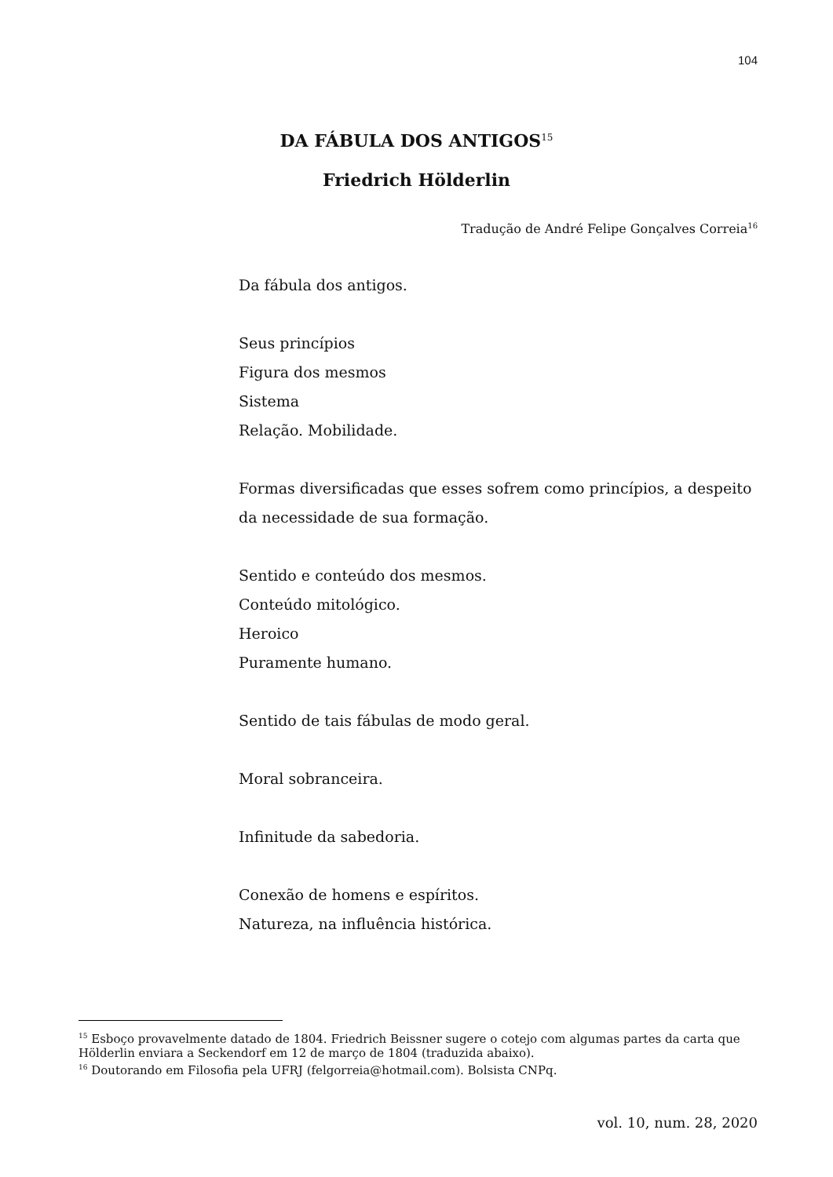104
DA FÁBULA DOS ANTIGOS<sup>15</sup>
Friedrich Hölderlin
Tradução de André Felipe Gonçalves Correia<sup>16</sup>
Da fábula dos antigos.
Seus princípios
Figura dos mesmos
Sistema
Relação. Mobilidade.
Formas diversificadas que esses sofrem como princípios, a despeito
da necessidade de sua formação.
Sentido e conteúdo dos mesmos.
Conteúdo mitológico.
Heroico
Puramente humano.
Sentido de tais fábulas de modo geral.
Moral sobranceira.
Infinitude da sabedoria.
Conexão de homens e espíritos.
Natureza, na influência histórica.
<sup>15</sup> Esboço provavelmente datado de 1804. Friedrich Beissner sugere o cotejo com algumas partes da carta que Hölderlin enviara a Seckendorf em 12 de março de 1804 (traduzida abaixo).
<sup>16</sup> Doutorando em Filosofia pela UFRJ (felgorreia@hotmail.com). Bolsista CNPq.
vol. 10, num. 28, 2020